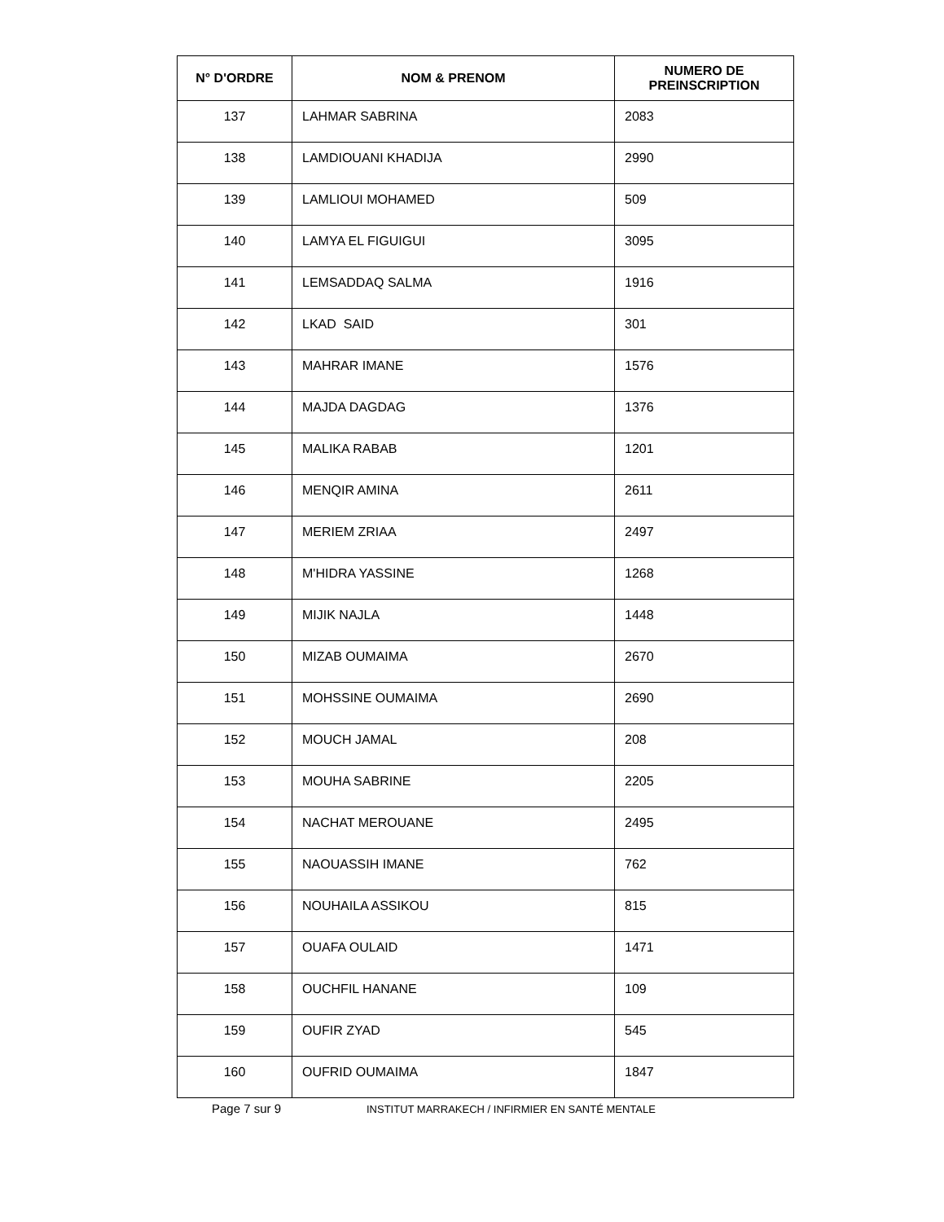| N° D'ORDRE | NOM & PRENOM | NUMERO DE PREINSCRIPTION |
| --- | --- | --- |
| 137 | LAHMAR SABRINA | 2083 |
| 138 | LAMDIOUANI KHADIJA | 2990 |
| 139 | LAMLIOUI MOHAMED | 509 |
| 140 | LAMYA EL FIGUIGUI | 3095 |
| 141 | LEMSADDAQ SALMA | 1916 |
| 142 | LKAD SAID | 301 |
| 143 | MAHRAR IMANE | 1576 |
| 144 | MAJDA DAGDAG | 1376 |
| 145 | MALIKA RABAB | 1201 |
| 146 | MENQIR AMINA | 2611 |
| 147 | MERIEM ZRIAA | 2497 |
| 148 | M'HIDRA YASSINE | 1268 |
| 149 | MIJIK NAJLA | 1448 |
| 150 | MIZAB OUMAIMA | 2670 |
| 151 | MOHSSINE OUMAIMA | 2690 |
| 152 | MOUCH JAMAL | 208 |
| 153 | MOUHA SABRINE | 2205 |
| 154 | NACHAT MEROUANE | 2495 |
| 155 | NAOUASSIH IMANE | 762 |
| 156 | NOUHAILA ASSIKOU | 815 |
| 157 | OUAFA OULAID | 1471 |
| 158 | OUCHFIL HANANE | 109 |
| 159 | OUFIR ZYAD | 545 |
| 160 | OUFRID OUMAIMA | 1847 |
Page 7 sur 9
INSTITUT MARRAKECH / INFIRMIER EN SANTÉ MENTALE